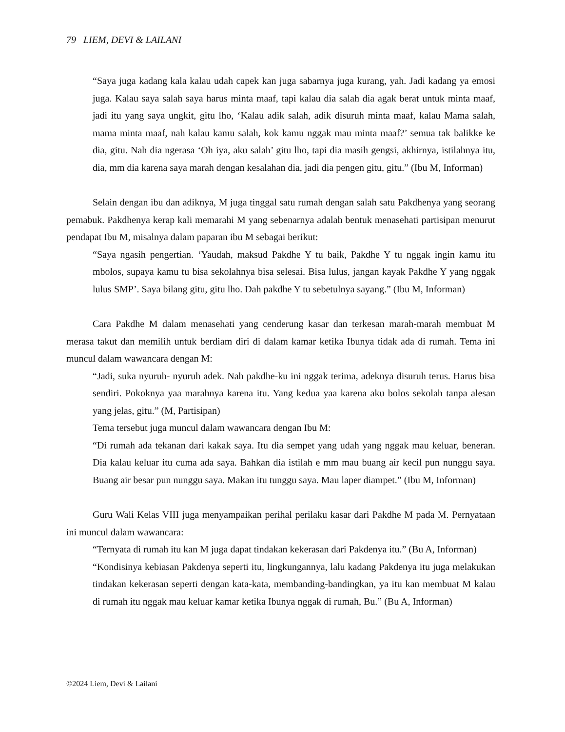79 LIEM, DEVI & LAILANI
“Saya juga kadang kala kalau udah capek kan juga sabarnya juga kurang, yah. Jadi kadang ya emosi juga. Kalau saya salah saya harus minta maaf, tapi kalau dia salah dia agak berat untuk minta maaf, jadi itu yang saya ungkit, gitu lho, ‘Kalau adik salah, adik disuruh minta maaf, kalau Mama salah, mama minta maaf, nah kalau kamu salah, kok kamu nggak mau minta maaf?’ semua tak balikke ke dia, gitu. Nah dia ngerasa ‘Oh iya, aku salah’ gitu lho, tapi dia masih gengsi, akhirnya, istilahnya itu, dia, mm dia karena saya marah dengan kesalahan dia, jadi dia pengen gitu, gitu.” (Ibu M, Informan)
Selain dengan ibu dan adiknya, M juga tinggal satu rumah dengan salah satu Pakdhenya yang seorang pemabuk. Pakdhenya kerap kali memarahi M yang sebenarnya adalah bentuk menasehati partisipan menurut pendapat Ibu M, misalnya dalam paparan ibu M sebagai berikut:
“Saya ngasih pengertian. ‘Yaudah, maksud Pakdhe Y tu baik, Pakdhe Y tu nggak ingin kamu itu mbolos, supaya kamu tu bisa sekolahnya bisa selesai. Bisa lulus, jangan kayak Pakdhe Y yang nggak lulus SMP’. Saya bilang gitu, gitu lho. Dah pakdhe Y tu sebetulnya sayang.” (Ibu M, Informan)
Cara Pakdhe M dalam menasehati yang cenderung kasar dan terkesan marah-marah membuat M merasa takut dan memilih untuk berdiam diri di dalam kamar ketika Ibunya tidak ada di rumah. Tema ini muncul dalam wawancara dengan M:
“Jadi, suka nyuruh- nyuruh adek. Nah pakdhe-ku ini nggak terima, adeknya disuruh terus. Harus bisa sendiri. Pokoknya yaa marahnya karena itu. Yang kedua yaa karena aku bolos sekolah tanpa alesan yang jelas, gitu.” (M, Partisipan)
Tema tersebut juga muncul dalam wawancara dengan Ibu M:
“Di rumah ada tekanan dari kakak saya. Itu dia sempet yang udah yang nggak mau keluar, beneran. Dia kalau keluar itu cuma ada saya. Bahkan dia istilah e mm mau buang air kecil pun nunggu saya. Buang air besar pun nunggu saya. Makan itu tunggu saya. Mau laper diampet.” (Ibu M, Informan)
Guru Wali Kelas VIII juga menyampaikan perihal perilaku kasar dari Pakdhe M pada M. Pernyataan ini muncul dalam wawancara:
“Ternyata di rumah itu kan M juga dapat tindakan kekerasan dari Pakdenya itu.” (Bu A, Informan)
“Kondisinya kebiasan Pakdenya seperti itu, lingkungannya, lalu kadang Pakdenya itu juga melakukan tindakan kekerasan seperti dengan kata-kata, membanding-bandingkan, ya itu kan membuat M kalau di rumah itu nggak mau keluar kamar ketika Ibunya nggak di rumah, Bu.” (Bu A, Informan)
©2024 Liem, Devi & Lailani